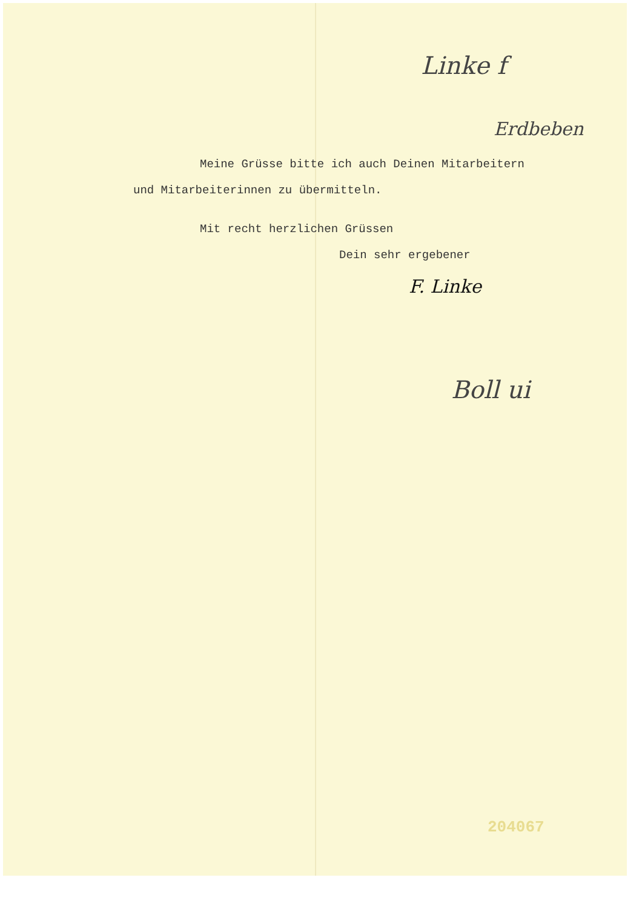Linke f
Erdbeben
Meine Grüsse bitte ich auch Deinen Mitarbeitern
und Mitarbeiterinnen zu übermitteln.
Mit recht herzlichen Grüssen
Dein sehr ergebener
F. Linke
Boll ui
204067